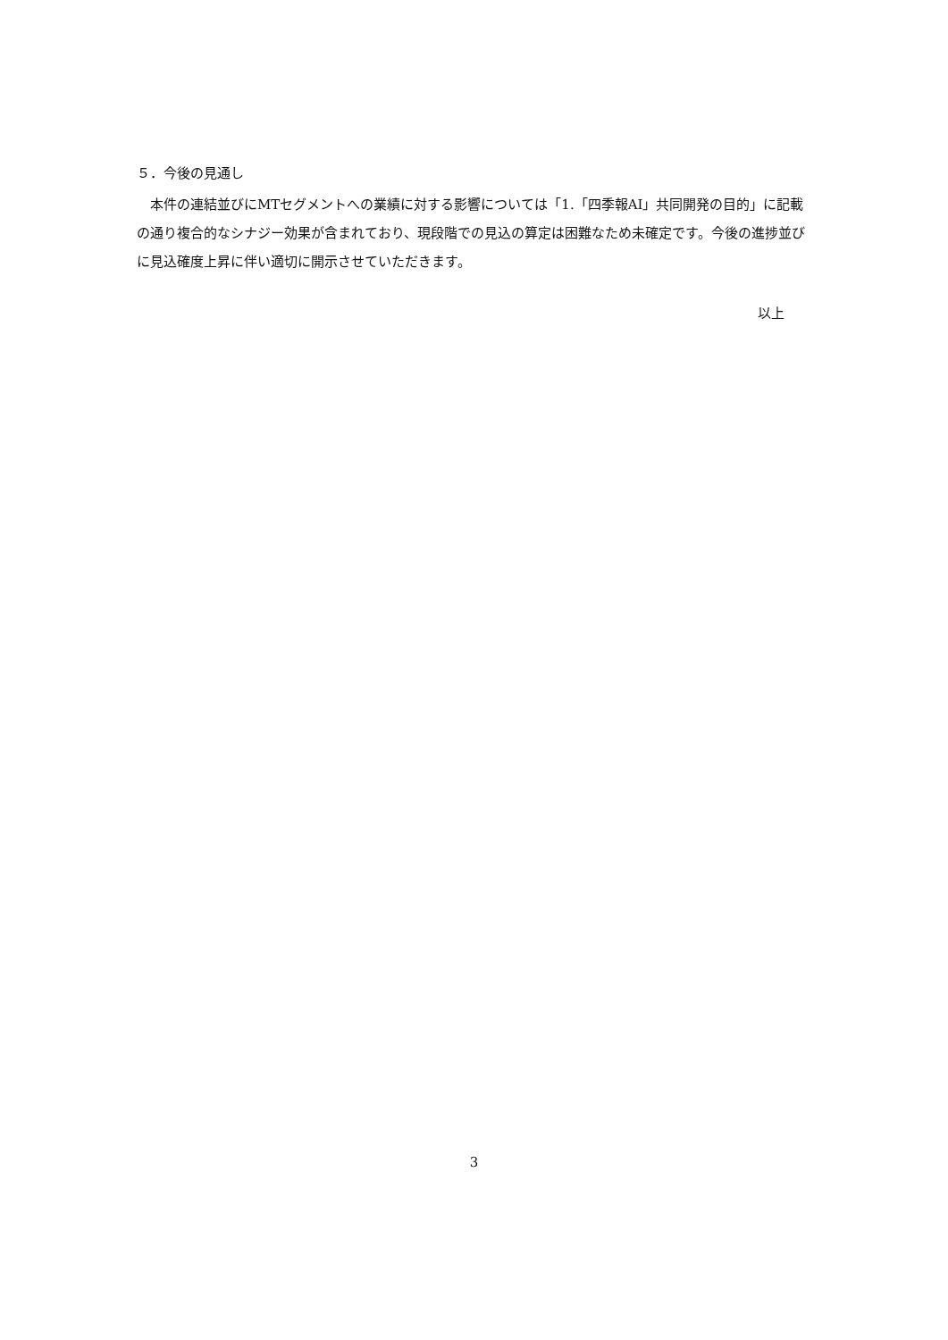５．今後の見通し
　本件の連結並びにMTセグメントへの業績に対する影響については「1.「四季報AI」共同開発の目的」に記載の通り複合的なシナジー効果が含まれており、現段階での見込の算定は困難なため未確定です。今後の進捗並びに見込確度上昇に伴い適切に開示させていただきます。
以上
3